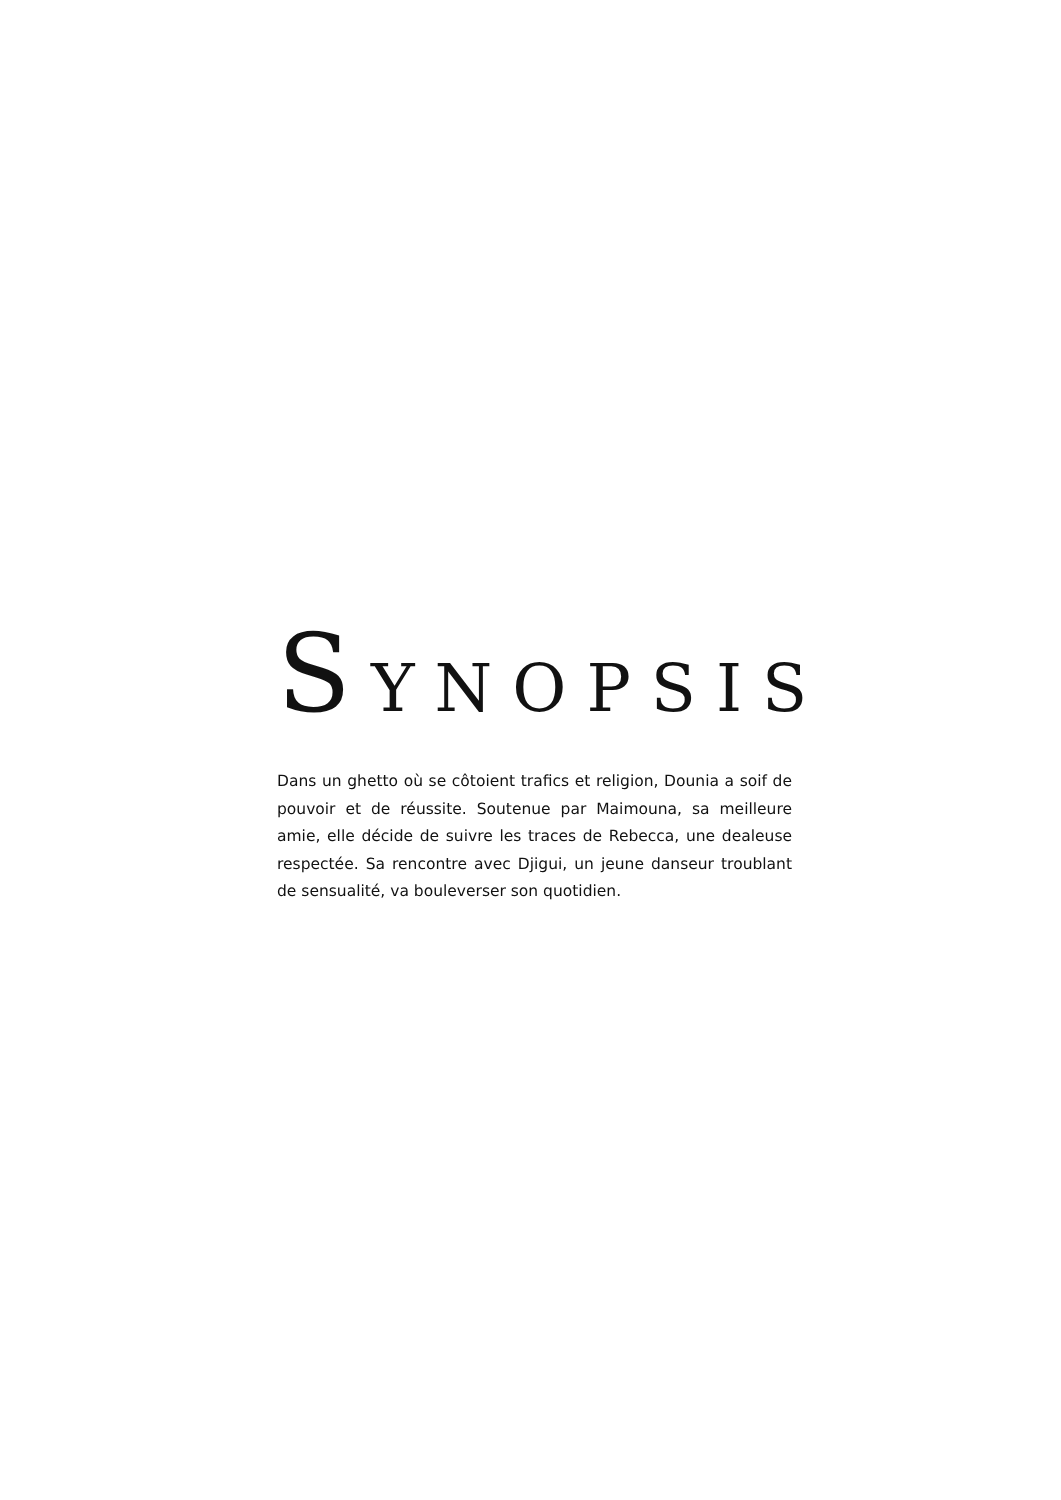SYNOPSIS
Dans un ghetto où se côtoient trafics et religion, Dounia a soif de pouvoir et de réussite. Soutenue par Maimouna, sa meilleure amie, elle décide de suivre les traces de Rebecca, une dealeuse respectée. Sa rencontre avec Djigui, un jeune danseur troublant de sensualité, va bouleverser son quotidien.